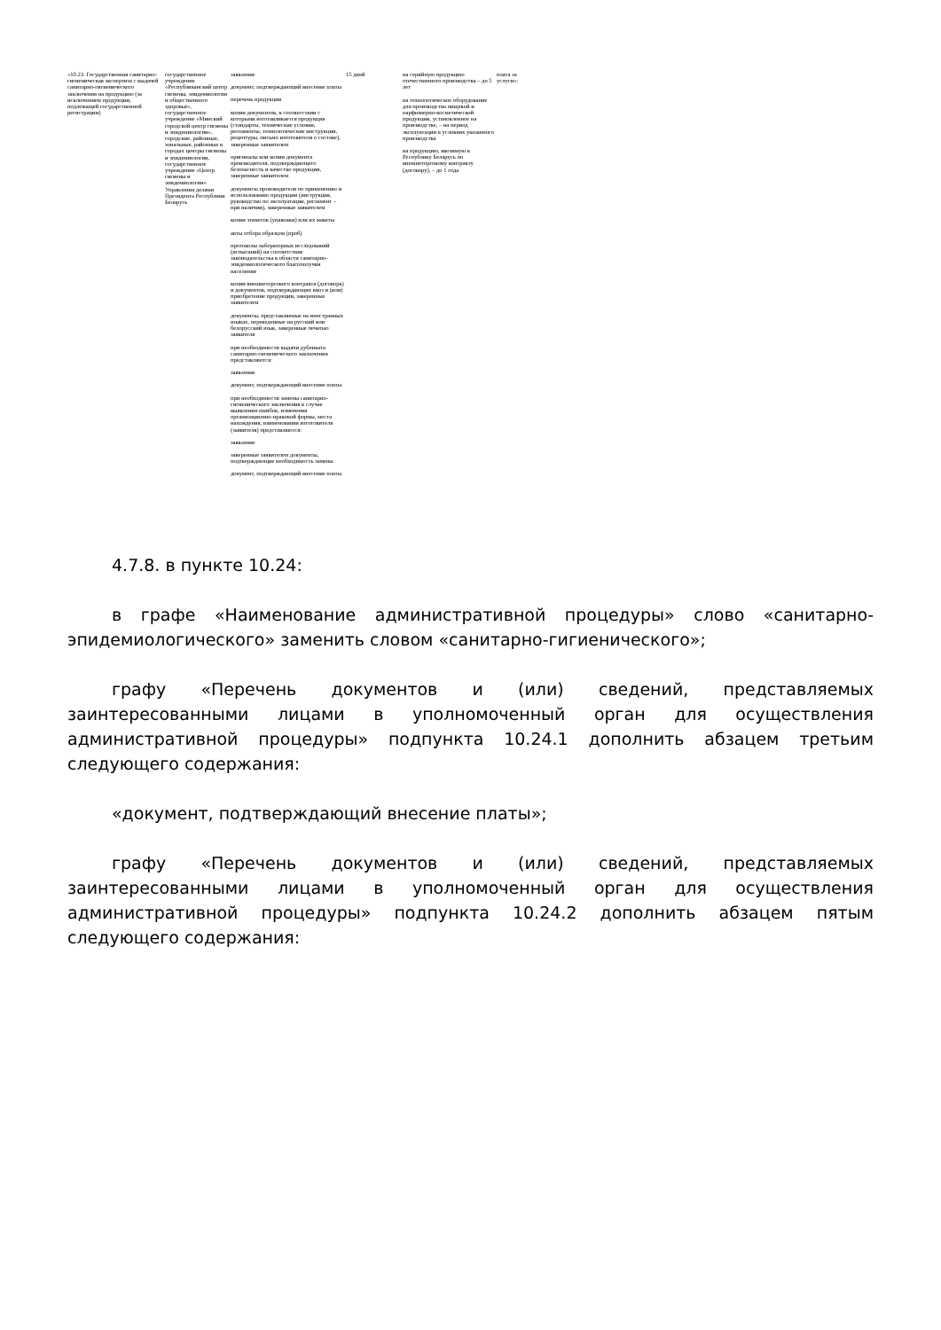| «10.23. Государственная санитарно-гигиеническая экспертиза с выдачей санитарно-гигиенического заключения на продукцию (за исключением продукции, подлежащей государственной регистрации) | государственное учреждение «Республиканский центр гигиены, эпидемиологии и общественного здоровья», государственное учреждение «Минский городской центр гигиены и эпидемиологии», городские, районные, зональные, районные в городах центры гигиены и эпидемиологии, государственное учреждение «Центр гигиены и эпидемиологии» Управления делами Президента Республики Беларусь | заявление документ, подтверждающий внесение платы перечень продукции копии документов, в соответствии с которыми изготавливается продукция (стандарты, технические условия, регламенты, технологические инструкции, рецептуры, письмо изготовителя о составе), заверенные заявителем оригиналы или копии документа производителя, подтверждающего безопасность и качество продукции, заверенные заявителем документы производителя по применению и использованию продукции (инструкция, руководство по эксплуатации, регламент – при наличии), заверенные заявителем копии этикеток (упаковки) или их макеты акты отбора образцов (проб) протоколы лабораторных исследований (испытаний) на соответствие законодательства в области санитарно-эпидемиологического благополучия населения копии внешнеторгового контракта (договора) и документов, подтверждающих ввоз и (или) приобретение продукции, заверенные заявителем документы, представляемые на иностранных языках, переведенные на русский или белорусский язык, заверенные печатью заявителя при необходимости выдачи дубликата санитарно-гигиенического заключения представляются: заявление документ, подтверждающий внесение платы при необходимости замены санитарно-гигиенического заключения в случае выявления ошибок, изменения организационно-правовой формы, места нахождения, наименования изготовителя (заявителя) представляются: заявление заверенные заявителем документы, подтверждающие необходимость замены документ, подтверждающий внесение платы | 15 дней | на серийную продукцию отечественного производства – до 5 лет на технологическое оборудование для производства пищевой и парфюмерно-косметической продукции, установленное на производстве, – на период эксплуатации в условиях указанного производства на продукцию, ввозимую в Республику Беларусь по внешнеторговому контракту (договору), – до 1 года | плата за услуги»; |
4.7.8. в пункте 10.24:
в графе «Наименование административной процедуры» слово «санитарно-эпидемиологического» заменить словом «санитарно-гигиенического»;
графу «Перечень документов и (или) сведений, представляемых заинтересованными лицами в уполномоченный орган для осуществления административной процедуры» подпункта 10.24.1 дополнить абзацем третьим следующего содержания:
«документ, подтверждающий внесение платы»;
графу «Перечень документов и (или) сведений, представляемых заинтересованными лицами в уполномоченный орган для осуществления административной процедуры» подпункта 10.24.2 дополнить абзацем пятым следующего содержания: